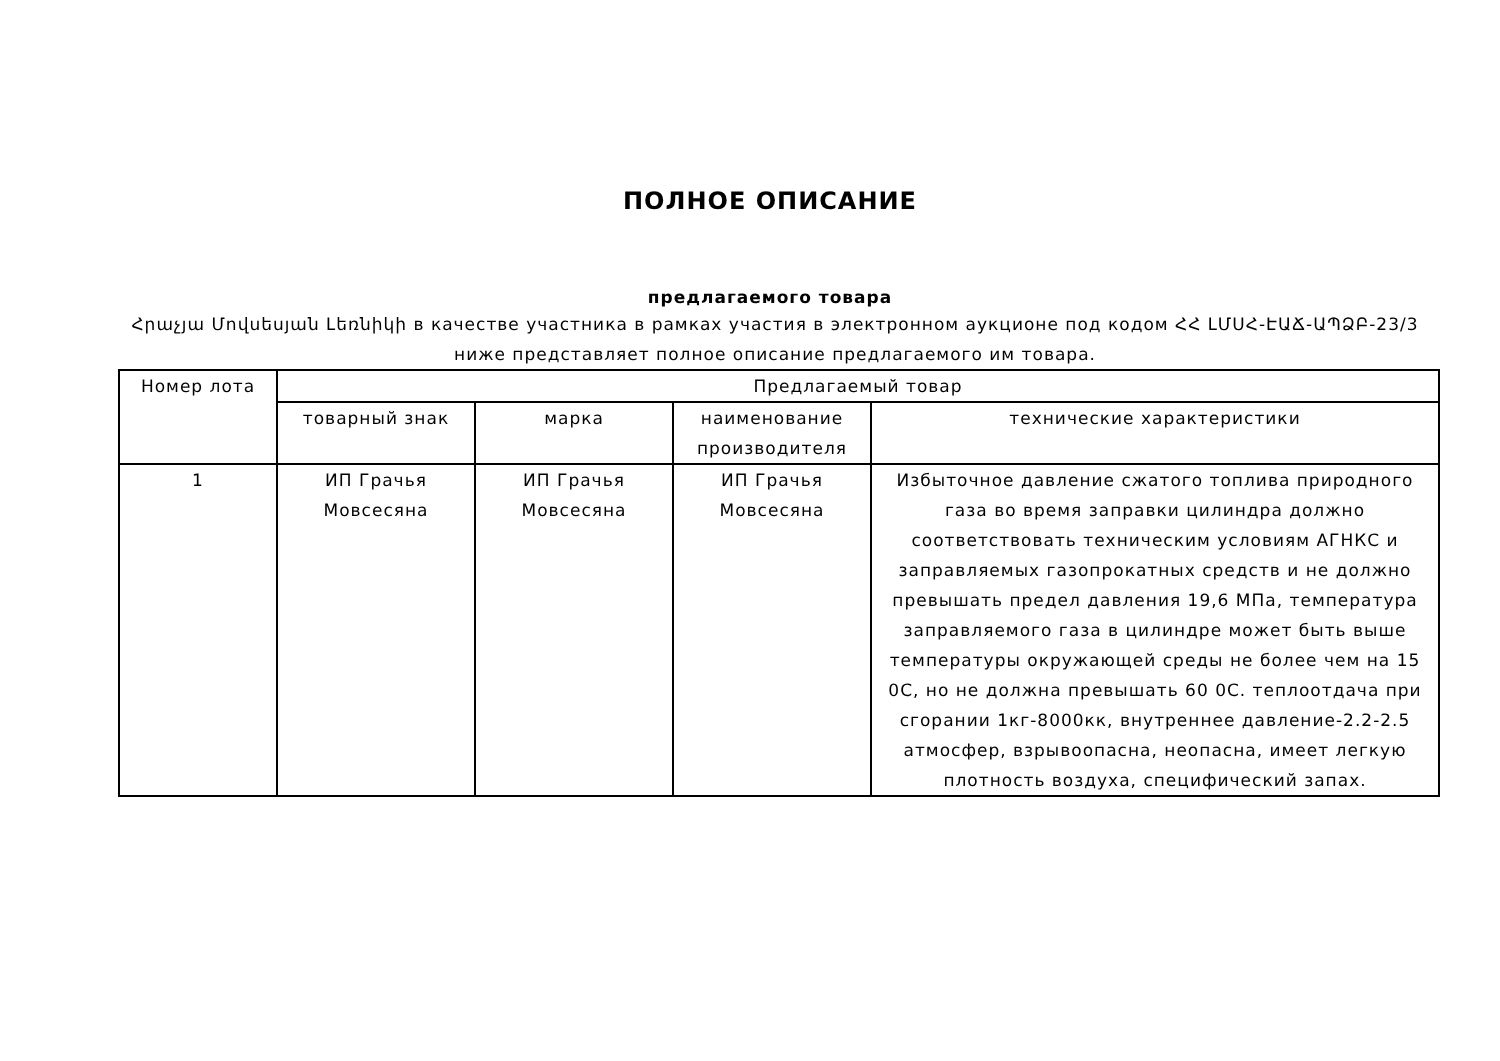ПОЛНОЕ ОПИСАНИЕ
предлагаемого товара
Հրաչյա Մովսեսյան Լեռնիկի в качестве участника в рамках участия в электронном аукционе под кодом ՀՀ ԼՄՍՀ-ԷԱՃ-ԱՊՁԲ-23/3 ниже представляет полное описание предлагаемого им товара.
| Номер лота | Предлагаемый товар | | | |
| --- | --- | --- | --- | --- |
| | товарный знак | марка | наименование производителя | технические характеристики |
| 1 | ИП Грачья Мовсесяна | ИП Грачья Мовсесяна | ИП Грачья Мовсесяна | Избыточное давление сжатого топлива природного газа во время заправки цилиндра должно соответствовать техническим условиям АГНКС и заправляемых газопрокатных средств и не должно превышать предел давления 19,6 МПа, температура заправляемого газа в цилиндре может быть выше температуры окружающей среды не более чем на 15 0С, но не должна превышать 60 0С. теплоотдача при сгорании 1кг-8000кк, внутреннее давление-2.2-2.5 атмосфер, взрывоопасна, неопасна, имеет легкую плотность воздуха, специфический запах. |